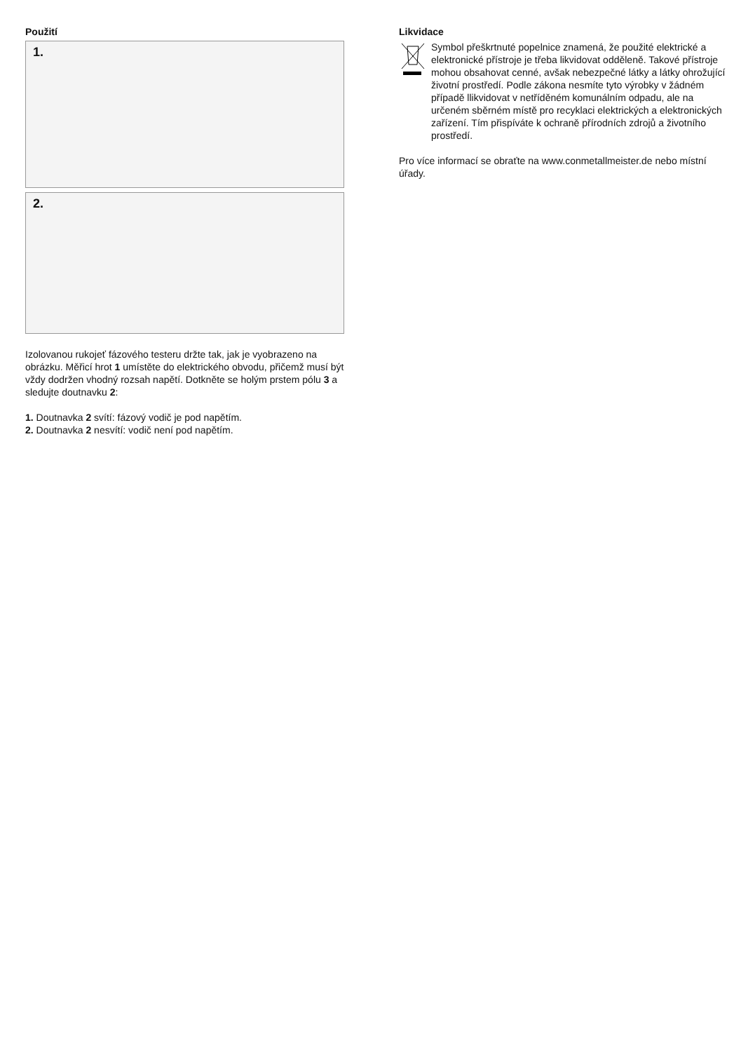Použití
1.
2.
Izolovanou rukojeť fázového testeru držte tak, jak je vyobrazeno na obrázku. Měřicí hrot 1 umístěte do elektrického obvodu, přičemž musí být vždy dodržen vhodný rozsah napětí. Dotkněte se holým prstem pólu 3 a sledujte doutnavku 2:
1. Doutnavka 2 svítí: fázový vodič je pod napětím.
2. Doutnavka 2 nesvítí: vodič není pod napětím.
Likvidace
Symbol přeškrtnuté popelnice znamená, že použité elektrické a elektronické přístroje je třeba likvidovat odděleně. Takové přístroje mohou obsahovat cenné, avšak nebezpečné látky a látky ohrožující životní prostředí. Podle zákona nesmíte tyto výrobky v žádném případě llikvidovat v netříděném komunálním odpadu, ale na určeném sběrném místě pro recyklaci elektrických a elektronických zařízení. Tím přispíváte k ochraně přírodních zdrojů a životního prostředí.
Pro více informací se obraťte na www.conmetallmeister.de nebo místní úřady.